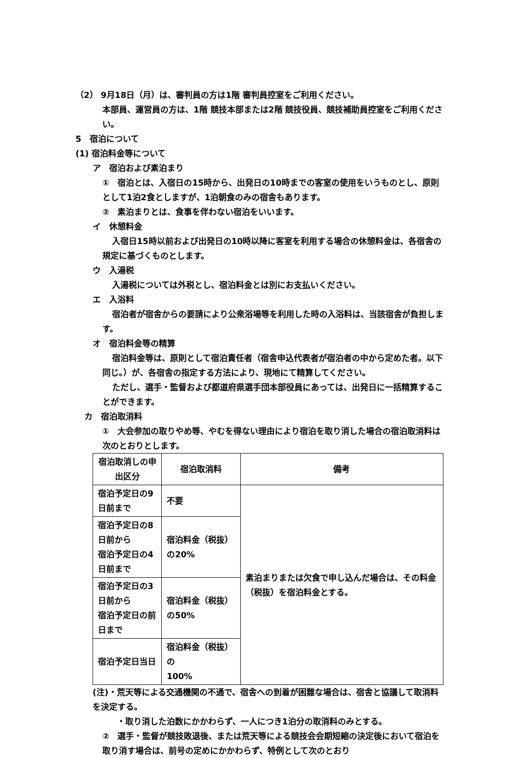（2） 9月18日（月）は、審判員の方は1階 審判員控室をご利用ください。
本部員、運営員の方は、1階 競技本部または2階 競技役員、競技補助員控室をご利用ください。
5　宿泊について
(1) 宿泊料金等について
ア　宿泊および素泊まり
①　宿泊とは、入宿日の15時から、出発日の10時までの客室の使用をいうものとし、原則として1泊2食としますが、1泊朝食のみの宿舎もあります。
②　素泊まりとは、食事を伴わない宿泊をいいます。
イ　休憩料金
入宿日15時以前および出発日の10時以降に客室を利用する場合の休憩料金は、各宿舎の規定に基づくものとします。
ウ　入湯税
入湯税については外税とし、宿泊料金とは別にお支払いください。
エ　入浴料
宿泊者が宿舎からの要請により公衆浴場等を利用した時の入浴料は、当該宿舎が負担します。
オ　宿泊料金等の精算
宿泊料金等は、原則として宿泊責任者（宿舎申込代表者が宿泊者の中から定めた者。以下同じ。）が、各宿舎の指定する方法により、現地にて精算してください。
ただし、選手・監督および都道府県選手団本部役員にあっては、出発日に一括精算することができます。
カ　宿泊取消料
①　大会参加の取りやめ等、やむを得ない理由により宿泊を取り消した場合の宿泊取消料は次のとおりとします。
| 宿泊取消しの申出区分 | 宿泊取消料 | 備考 |
| --- | --- | --- |
| 宿泊予定日の9日前まで | 不要 | 素泊まりまたは欠食で申し込んだ場合は、その料金（税抜）を宿泊料金とする。 |
| 宿泊予定日の8日前から 宿泊予定日の4日前まで | 宿泊料金（税抜）の20% | |
| 宿泊予定日の3日前から 宿泊予定日の前日まで | 宿泊料金（税抜）の50% | |
| 宿泊予定日当日 | 宿泊料金（税抜）の 100% | |
(注)・荒天等による交通機関の不通で、宿舎への到着が困難な場合は、宿舎と協議して取消料を決定する。
・取り消した泊数にかかわらず、一人につき1泊分の取消料のみとする。
②　選手・監督が競技敗退後、または荒天等による競技会会期短縮の決定後において宿泊を取り消す場合は、前号の定めにかかわらず、特例として次のとおり